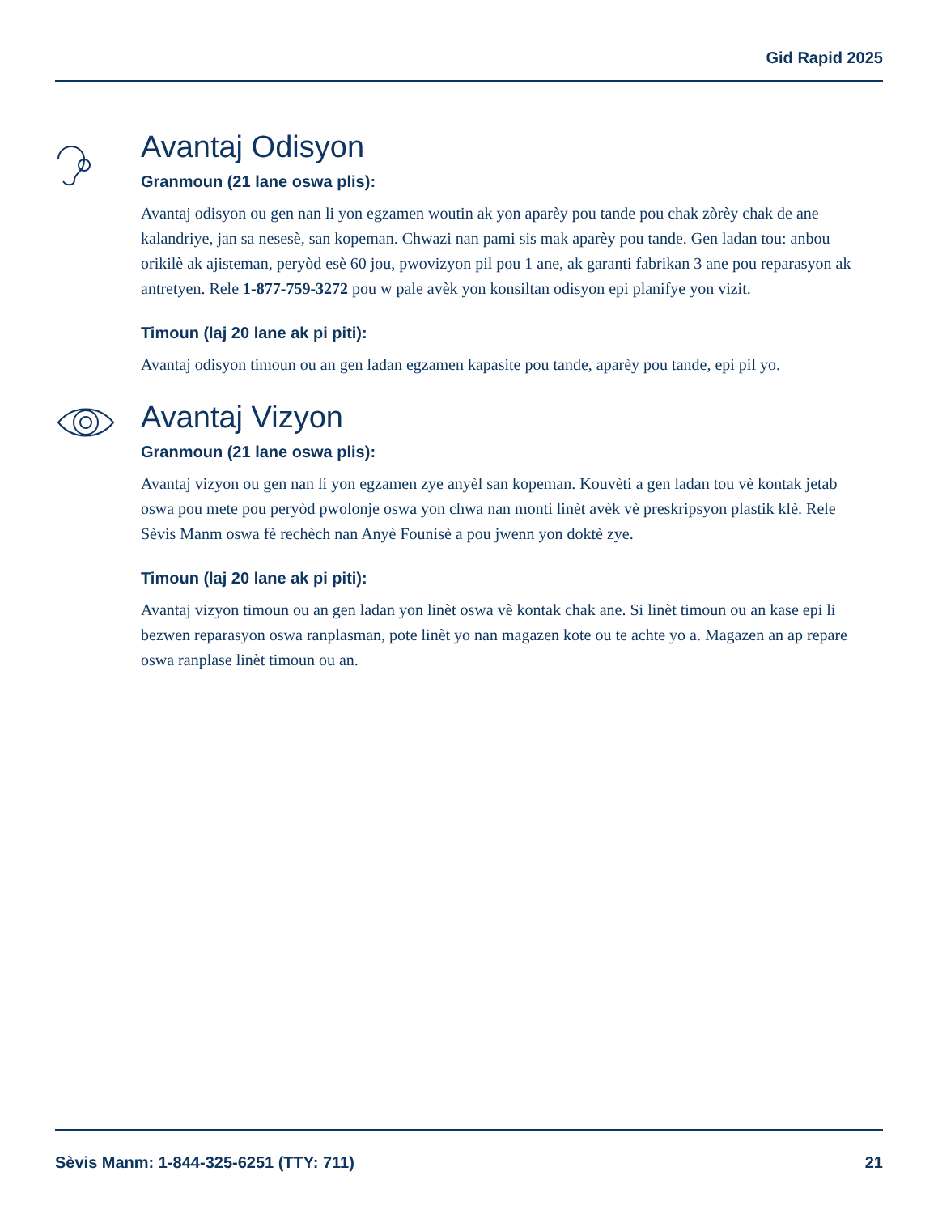Gid Rapid 2025
Avantaj Odisyon
Granmoun (21 lane oswa plis):
Avantaj odisyon ou gen nan li yon egzamen woutin ak yon aparèy pou tande pou chak zòrèy chak de ane kalandriye, jan sa nesesè, san kopeman. Chwazi nan pami sis mak aparèy pou tande. Gen ladan tou: anbou orikilè ak ajisteman, peryòd esè 60 jou, pwovizyon pil pou 1 ane, ak garanti fabrikan 3 ane pou reparasyon ak antretyen. Rele 1-877-759-3272 pou w pale avèk yon konsiltan odisyon epi planifye yon vizit.
Timoun (laj 20 lane ak pi piti):
Avantaj odisyon timoun ou an gen ladan egzamen kapasite pou tande, aparèy pou tande, epi pil yo.
Avantaj Vizyon
Granmoun (21 lane oswa plis):
Avantaj vizyon ou gen nan li yon egzamen zye anyèl san kopeman. Kouvèti a gen ladan tou vè kontak jetab oswa pou mete pou peryòd pwolonje oswa yon chwa nan monti linèt avèk vè preskripsyon plastik klè. Rele Sèvis Manm oswa fè rechèch nan Anyè Founisè a pou jwenn yon doktè zye.
Timoun (laj 20 lane ak pi piti):
Avantaj vizyon timoun ou an gen ladan yon linèt oswa vè kontak chak ane. Si linèt timoun ou an kase epi li bezwen reparasyon oswa ranplasman, pote linèt yo nan magazen kote ou te achte yo a. Magazen an ap repare oswa ranplase linèt timoun ou an.
Sèvis Manm: 1-844-325-6251 (TTY: 711) 21